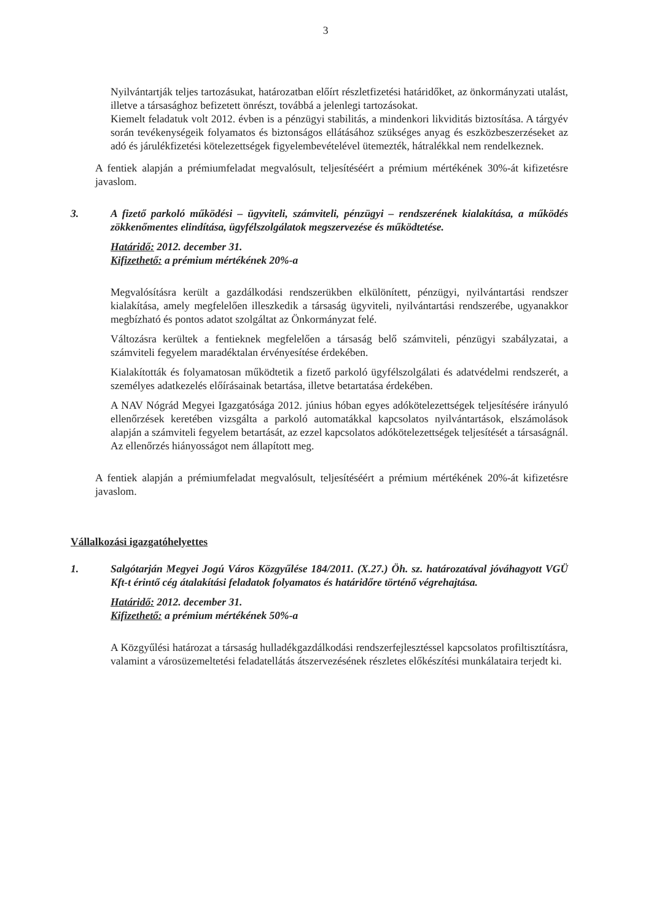3
Nyilvántartják teljes tartozásukat, határozatban előírt részletfizetési határidőket, az önkormányzati utalást, illetve a társasághoz befizetett önrészt, továbbá a jelenlegi tartozásokat.
Kiemelt feladatuk volt 2012. évben is a pénzügyi stabilitás, a mindenkori likviditás biztosítása. A tárgyév során tevékenységeik folyamatos és biztonságos ellátásához szükséges anyag és eszközbeszerzéseket az adó és járulékfizetési kötelezettségek figyelembevételével ütemezték, hátralékkal nem rendelkeznek.
A fentiek alapján a prémiumfeladat megvalósult, teljesítéséért a prémium mértékének 30%-át kifizetésre javaslom.
3. A fizető parkoló működési – ügyviteli, számviteli, pénzügyi – rendszerének kialakítása, a működés zökkenőmentes elindítása, ügyfélszolgálatok megszervezése és működtetése.
Határidő: 2012. december 31.
Kifizethető: a prémium mértékének 20%-a
Megvalósításra került a gazdálkodási rendszerükben elkülönített, pénzügyi, nyilvántartási rendszer kialakítása, amely megfelelően illeszkedik a társaság ügyviteli, nyilvántartási rendszerébe, ugyanakkor megbízható és pontos adatot szolgáltat az Önkormányzat felé.
Változásra kerültek a fentieknek megfelelően a társaság belő számviteli, pénzügyi szabályzatai, a számviteli fegyelem maradéktalan érvényesítése érdekében.
Kialakították és folyamatosan működtetik a fizető parkoló ügyfélszolgálati és adatvédelmi rendszerét, a személyes adatkezelés előírásainak betartása, illetve betartatása érdekében.
A NAV Nógrád Megyei Igazgatósága 2012. június hóban egyes adókötelezettségek teljesítésére irányuló ellenőrzések keretében vizsgálta a parkoló automatákkal kapcsolatos nyilvántartások, elszámolások alapján a számviteli fegyelem betartását, az ezzel kapcsolatos adókötelezettségek teljesítését a társaságnál.
Az ellenőrzés hiányosságot nem állapított meg.
A fentiek alapján a prémiumfeladat megvalósult, teljesítéséért a prémium mértékének 20%-át kifizetésre javaslom.
Vállalkozási igazgatóhelyettes
1. Salgótarján Megyei Jogú Város Közgyűlése 184/2011. (X.27.) Öh. sz. határozatával jóváhagyott VGÜ Kft-t érintő cég átalakítási feladatok folyamatos és határidőre történő végrehajtása.
Határidő: 2012. december 31.
Kifizethető: a prémium mértékének 50%-a
A Közgyűlési határozat a társaság hulladékgazdálkodási rendszerfejlesztéssel kapcsolatos profiltisztításra, valamint a városüzemeltetési feladatellátás átszervezésének részletes előkészítési munkálataira terjedt ki.